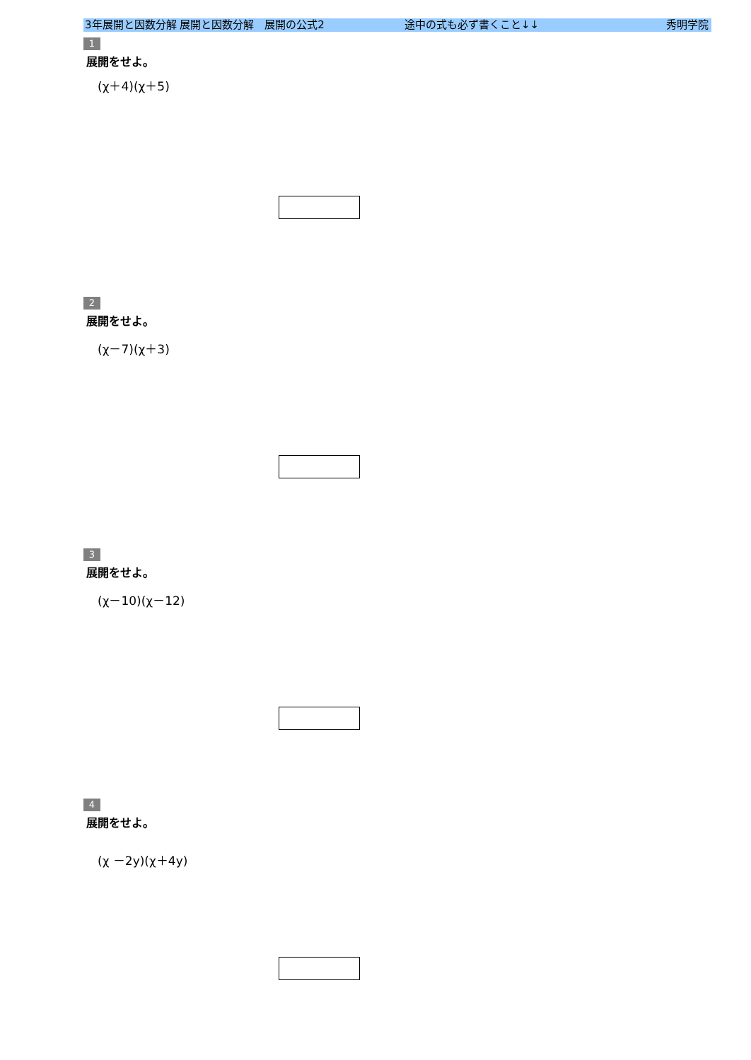3年展開と因数分解 展開と因数分解　展開の公式2 途中の式も必ず書くこと↓↓ 秀明学院
1
展開をせよ。
(χ＋4)(χ＋5)
2
展開をせよ。
(χ－7)(χ＋3)
3
展開をせよ。
(χ－10)(χ－12)
4
展開をせよ。
(χ －2y)(χ＋4y)